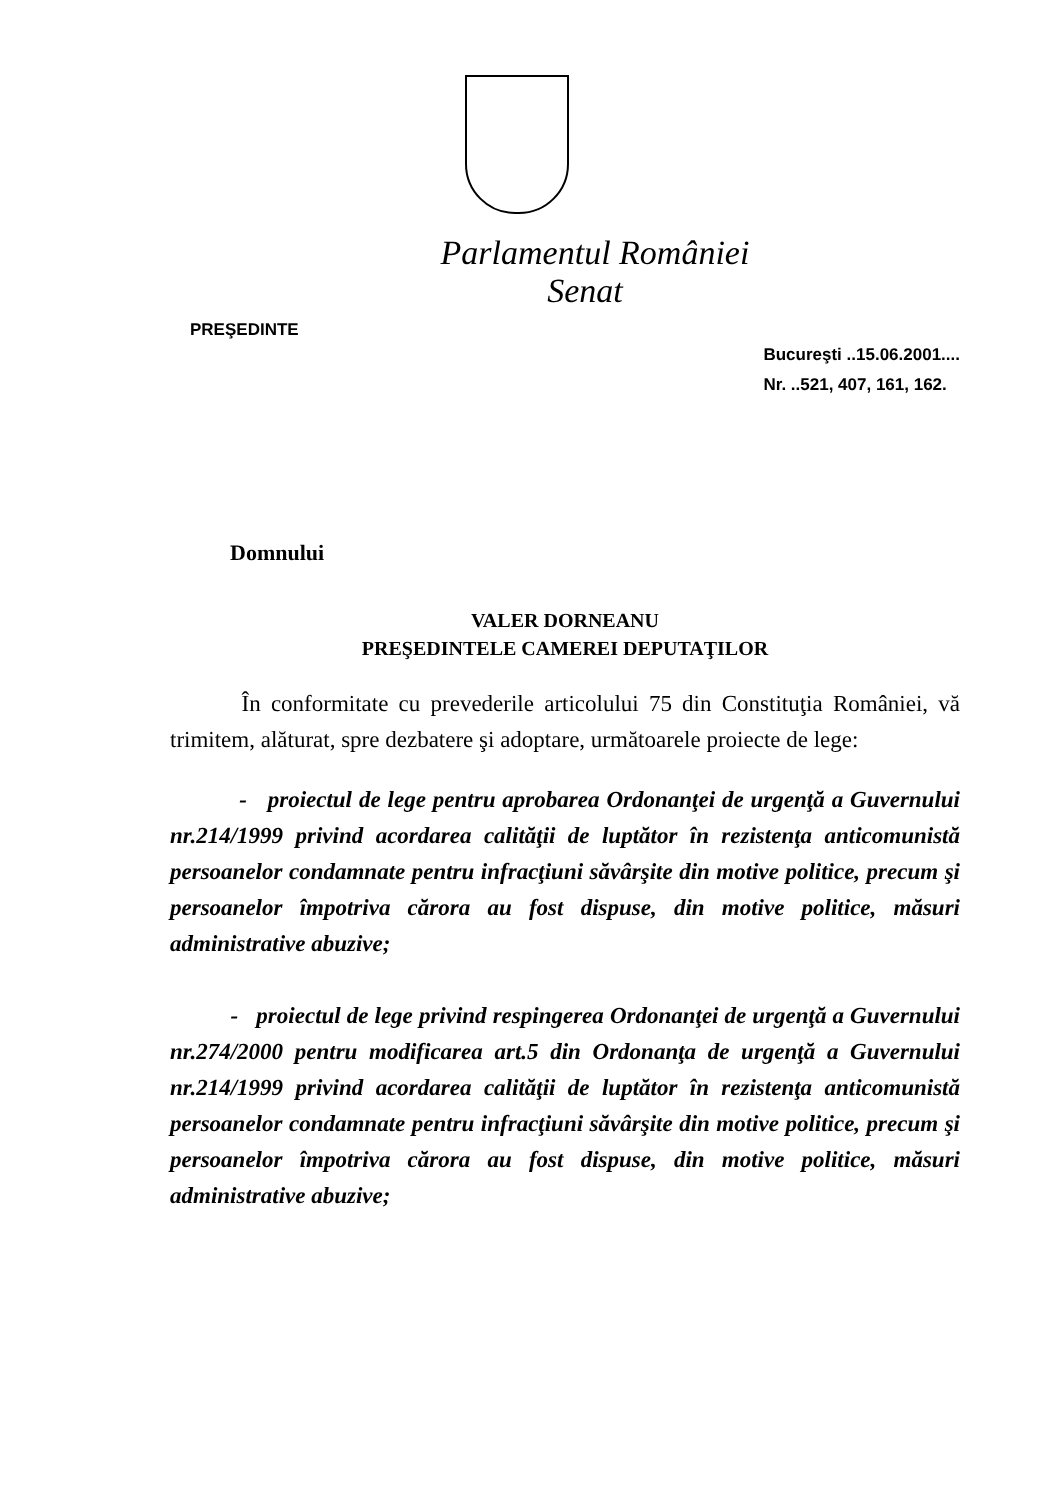Parlamentul României
Senat
PREŞEDINTE
Bucureşti ..15.06.2001....
Nr. ..521, 407, 161, 162.
Domnului
VALER DORNEANU
PREŞEDINTELE CAMEREI DEPUTAŢILOR
În conformitate cu prevederile articolului 75 din Constituţia României, vă trimitem, alăturat, spre dezbatere şi adoptare, următoarele proiecte de lege:
- proiectul de lege pentru aprobarea Ordonanţei de urgenţă a Guvernului nr.214/1999 privind acordarea calităţii de luptător în rezistenţa anticomunistă persoanelor condamnate pentru infracţiuni săvârşite din motive politice, precum şi persoanelor împotriva cărora au fost dispuse, din motive politice, măsuri administrative abuzive;
- proiectul de lege privind respingerea Ordonanţei de urgenţă a Guvernului nr.274/2000 pentru modificarea art.5 din Ordonanţa de urgenţă a Guvernului nr.214/1999 privind acordarea calităţii de luptător în rezistenţa anticomunistă persoanelor condamnate pentru infracţiuni săvârşite din motive politice, precum şi persoanelor împotriva cărora au fost dispuse, din motive politice, măsuri administrative abuzive;